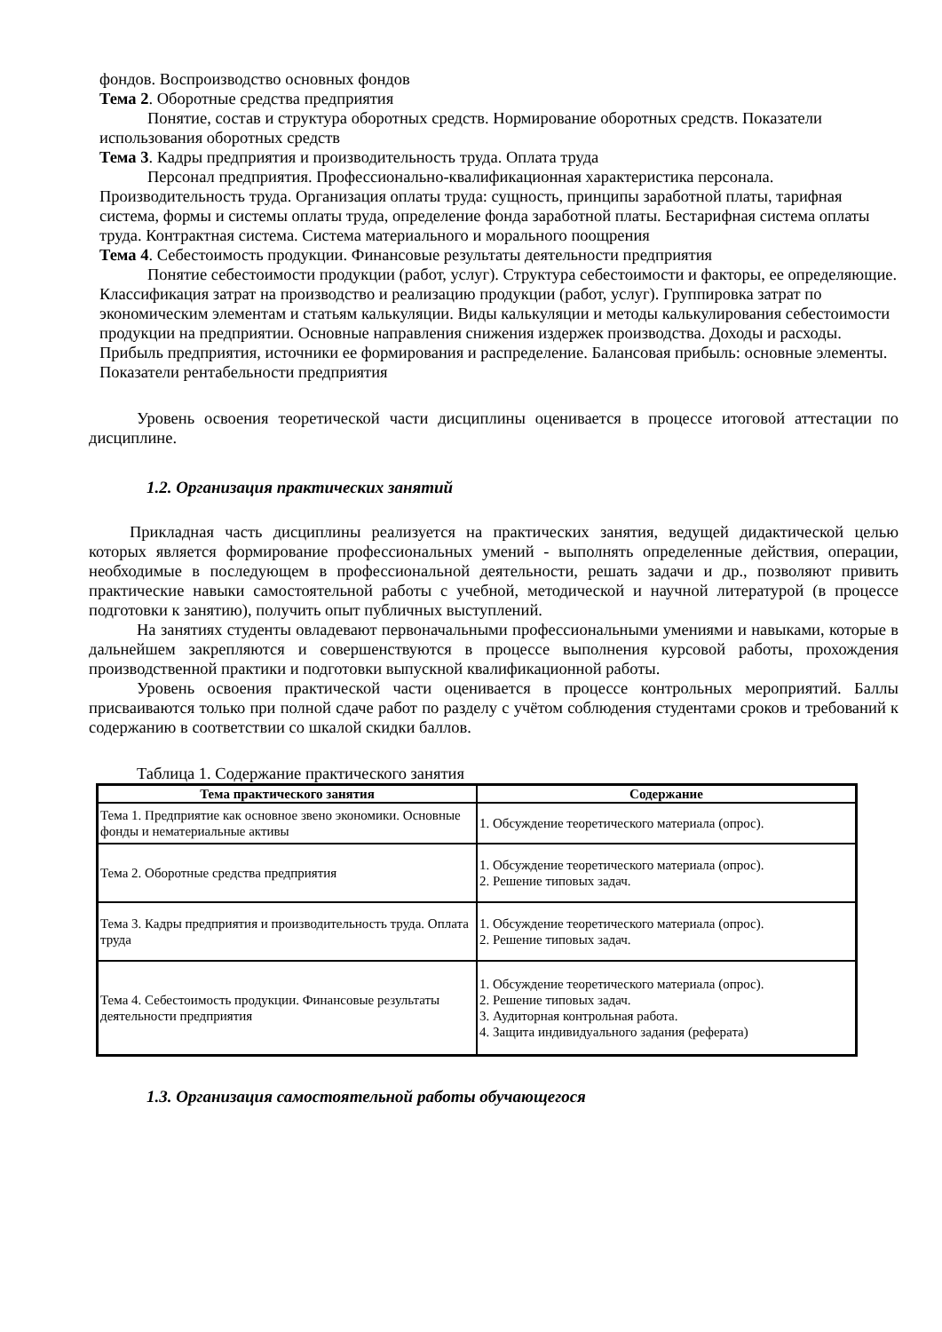фондов. Воспроизводство основных фондов
Тема 2. Оборотные средства предприятия
Понятие, состав и структура оборотных средств. Нормирование оборотных средств. Показатели использования оборотных средств
Тема 3. Кадры предприятия и производительность труда. Оплата труда
Персонал предприятия. Профессионально-квалификационная характеристика персонала. Производительность труда. Организация оплаты труда: сущность, принципы заработной платы, тарифная система, формы и системы оплаты труда, определение фонда заработной платы. Бестарифная система оплаты труда. Контрактная система. Система материального и морального поощрения
Тема 4. Себестоимость продукции. Финансовые результаты деятельности предприятия
Понятие себестоимости продукции (работ, услуг). Структура себестоимости и факторы, ее определяющие. Классификация затрат на производство и реализацию продукции (работ, услуг). Группировка затрат по экономическим элементам и статьям калькуляции. Виды калькуляции и методы калькулирования себестоимости продукции на предприятии. Основные направления снижения издержек производства. Доходы и расходы. Прибыль предприятия, источники ее формирования и распределение. Балансовая прибыль: основные элементы. Показатели рентабельности предприятия
Уровень освоения теоретической части дисциплины оценивается в процессе итоговой аттестации по дисциплине.
1.2. Организация практических занятий
Прикладная часть дисциплины реализуется на практических занятия, ведущей дидактической целью которых является формирование профессиональных умений - выполнять определенные действия, операции, необходимые в последующем в профессиональной деятельности, решать задачи и др., позволяют привить практические навыки самостоятельной работы с учебной, методической и научной литературой (в процессе подготовки к занятию), получить опыт публичных выступлений.
На занятиях студенты овладевают первоначальными профессиональными умениями и навыками, которые в дальнейшем закрепляются и совершенствуются в процессе выполнения курсовой работы, прохождения производственной практики и подготовки выпускной квалификационной работы.
Уровень освоения практической части оценивается в процессе контрольных мероприятий. Баллы присваиваются только при полной сдаче работ по разделу с учётом соблюдения студентами сроков и требований к содержанию в соответствии со шкалой скидки баллов.
Таблица 1. Содержание практического занятия
| Тема практического занятия | Содержание |
| --- | --- |
| Тема 1. Предприятие как основное звено экономики. Основные фонды и нематериальные активы | 1. Обсуждение теоретического материала (опрос). |
| Тема 2. Оборотные средства предприятия | 1. Обсуждение теоретического материала (опрос). 2. Решение типовых задач. |
| Тема 3. Кадры предприятия и производительность труда. Оплата труда | 1. Обсуждение теоретического материала (опрос). 2. Решение типовых задач. |
| Тема 4. Себестоимость продукции. Финансовые результаты деятельности предприятия | 1. Обсуждение теоретического материала (опрос). 2. Решение типовых задач. 3. Аудиторная контрольная работа. 4. Защита индивидуального задания (реферата) |
1.3. Организация самостоятельной работы обучающегося